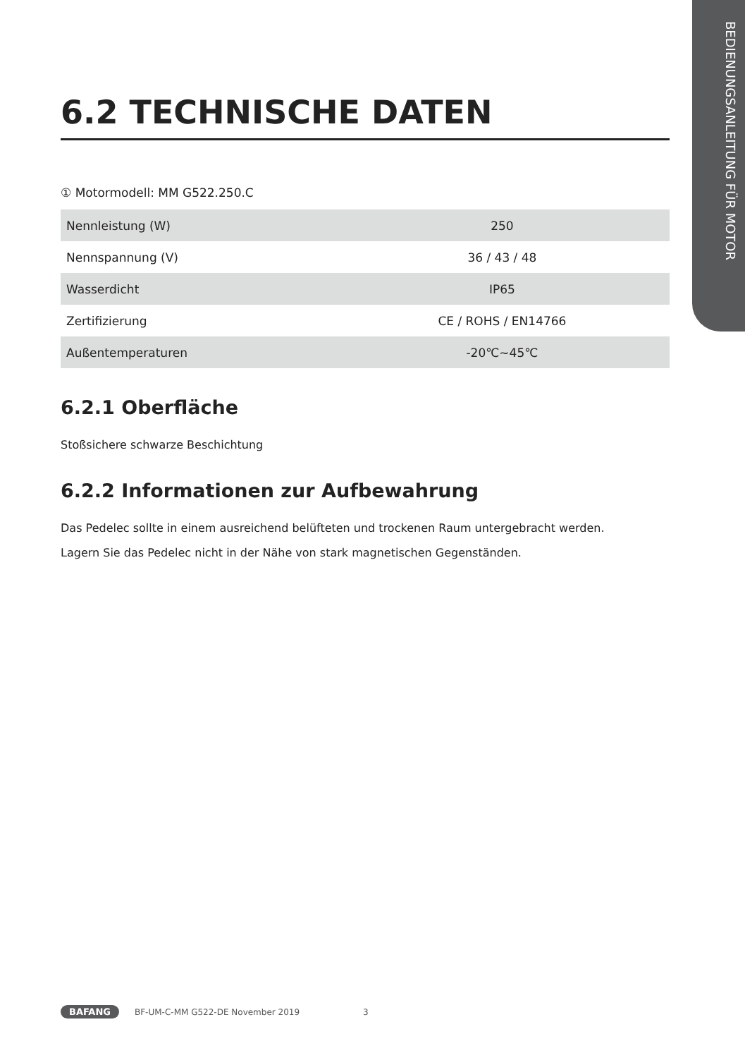BEDIENUNGSANLEITUNG FÜR MOTOR
6.2 TECHNISCHE DATEN
① Motormodell: MM G522.250.C
| Nennleistung (W) | 250 |
| Nennspannung (V) | 36 / 43 / 48 |
| Wasserdicht | IP65 |
| Zertifizierung | CE / ROHS / EN14766 |
| Außentemperaturen | -20℃~45℃ |
6.2.1 Oberfläche
Stoßsichere schwarze Beschichtung
6.2.2 Informationen zur Aufbewahrung
Das Pedelec sollte in einem ausreichend belüfteten und trockenen Raum untergebracht werden.
Lagern Sie das Pedelec nicht in der Nähe von stark magnetischen Gegenständen.
BAFANG BF-UM-C-MM G522-DE November 2019 3